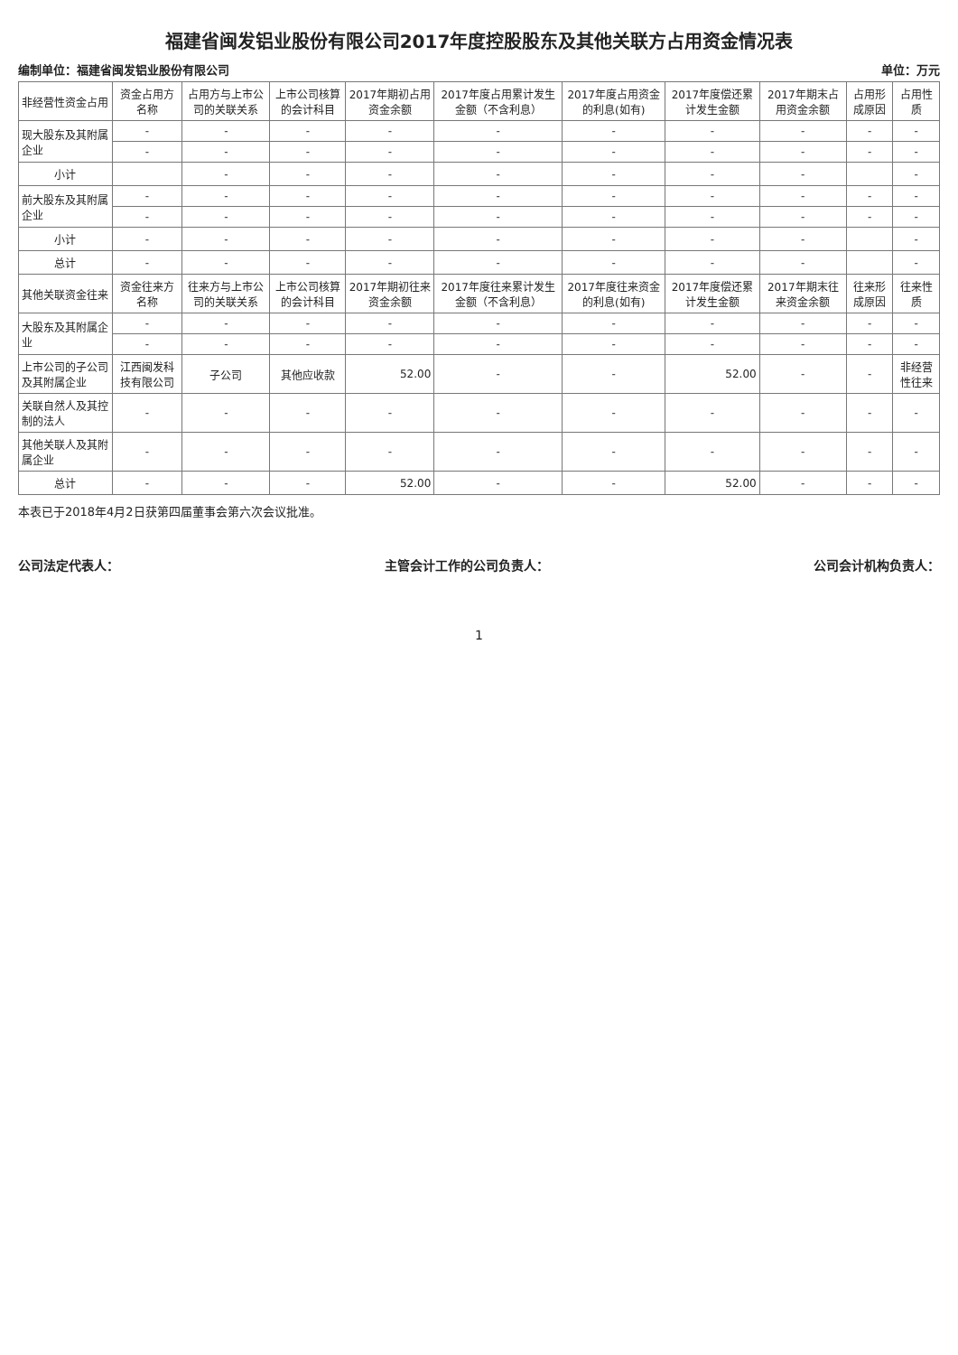福建省闽发铝业股份有限公司2017年度控股股东及其他关联方占用资金情况表
编制单位：福建省闽发铝业股份有限公司 单位：万元
| 非经营性资金占用 | 资金占用方名称 | 占用方与上市公司的关联关系 | 上市公司核算的会计科目 | 2017年期初占用资金余额 | 2017年度占用累计发生金额（不含利息） | 2017年度占用资金的利息(如有) | 2017年度偿还累计发生金额 | 2017年期末占用资金余额 | 占用形成原因 | 占用性质 |
| --- | --- | --- | --- | --- | --- | --- | --- | --- | --- | --- |
| 现大股东及其附属企业 | - | - | - | - | - | - | - | - | - | - |
| | - | - | - | - | - | - | - | - | - | - |
| 小计 | | - | - | - | - | - | - | - | | - |
| 前大股东及其附属企业 | - | - | - | - | - | - | - | - | - | - |
| | - | - | - | - | - | - | - | - | - | - |
| 小计 | - | - | - | - | - | - | - | - | | - |
| 总计 | - | - | - | - | - | - | - | - | | - |
| 其他关联资金往来 | 资金往来方名称 | 往来方与上市公司的关联关系 | 上市公司核算的会计科目 | 2017年期初往来资金余额 | 2017年度往来累计发生金额（不含利息） | 2017年度往来资金的利息(如有) | 2017年度偿还累计发生金额 | 2017年期末往来资金余额 | 往来形成原因 | 往来性质 |
| 大股东及其附属企业 | - | - | - | - | - | - | - | - | - | - |
| | - | - | - | - | - | - | - | - | - | - |
| 上市公司的子公司及其附属企业 | 江西闽发科技有限公司 | 子公司 | 其他应收款 | 52.00 | - | - | 52.00 | - | - | 非经营性往来 |
| 关联自然人及其控制的法人 | - | - | - | - | - | - | - | - | - | - |
| 其他关联人及其附属企业 | - | - | - | - | - | - | - | - | - | - |
| 总计 | - | - | - | 52.00 | - | - | 52.00 | - | - | - |
本表已于2018年4月2日获第四届董事会第六次会议批准。
公司法定代表人： 主管会计工作的公司负责人： 公司会计机构负责人：
1